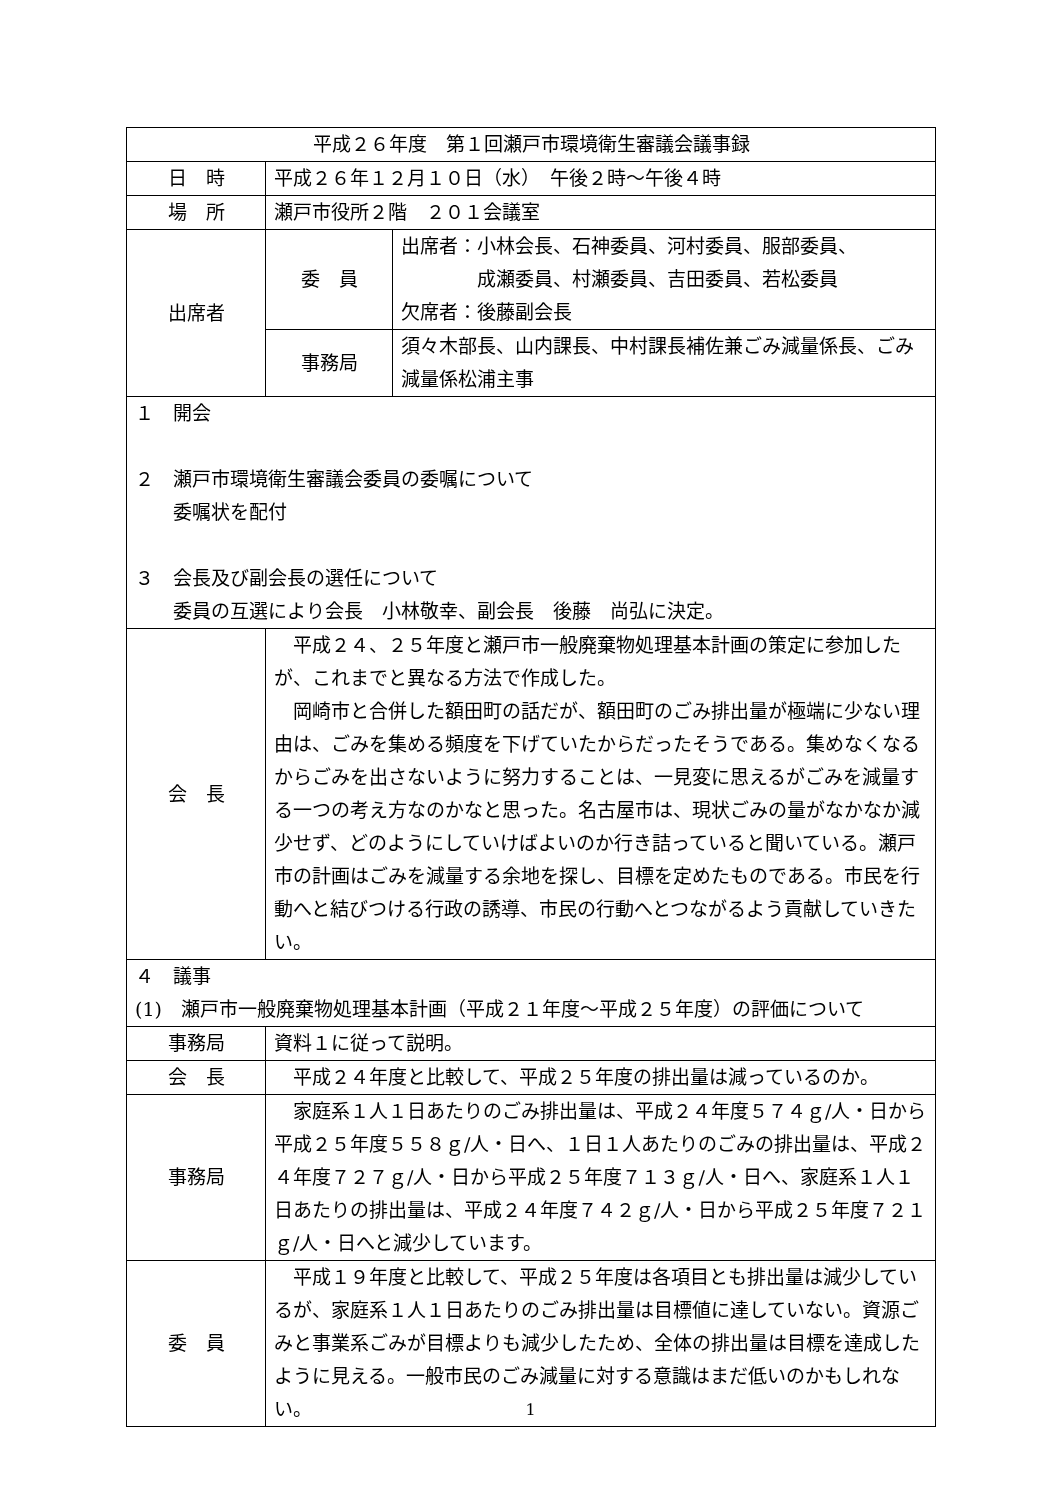| 平成２６年度 第１回瀬戸市環境衛生審議会議事録 | | |
| 日 時 | 平成２６年１２月１０日（水） 午後２時～午後４時 | |
| 場 所 | 瀬戸市役所２階 ２０１会議室 | |
| 出席者 | 委 員 | 出席者：小林会長、石神委員、河村委員、服部委員、 成瀬委員、村瀬委員、吉田委員、若松委員 欠席者：後藤副会長 |
| | 事務局 | 須々木部長、山内課長、中村課長補佐兼ごみ減量係長、ごみ減量係松浦主事 |
| １ 開会 ２ 瀬戸市環境衛生審議会委員の委嘱について 委嘱状を配付 ３ 会長及び副会長の選任について 委員の互選により会長 小林敬幸、副会長 後藤 尚弘に決定。 | | |
| 会 長 | 平成２４、２５年度と瀬戸市一般廃棄物処理基本計画の策定に参加したが、これまでと異なる方法で作成した。 岡崎市と合併した額田町の話だが、額田町のごみ排出量が極端に少ない理由は、ごみを集める頻度を下げていたからだったそうである。集めなくなるからごみを出さないように努力することは、一見変に思えるがごみを減量する一つの考え方なのかなと思った。名古屋市は、現状ごみの量がなかなか減少せず、どのようにしていけばよいのか行き詰っていると聞いている。瀬戸市の計画はごみを減量する余地を探し、目標を定めたものである。市民を行動へと結びつける行政の誘導、市民の行動へとつながるよう貢献していきたい。 | |
| ４ 議事 (1) 瀬戸市一般廃棄物処理基本計画（平成２１年度～平成２５年度）の評価について | | |
| 事務局 | 資料１に従って説明。 | |
| 会 長 | 平成２４年度と比較して、平成２５年度の排出量は減っているのか。 | |
| 事務局 | 家庭系１人１日あたりのごみ排出量は、平成２４年度５７４ｇ/人・日から平成２５年度５５８ｇ/人・日へ、１日１人あたりのごみの排出量は、平成２４年度７２７ｇ/人・日から平成２５年度７１３ｇ/人・日へ、家庭系１人１日あたりの排出量は、平成２４年度７４２ｇ/人・日から平成２５年度７２１ｇ/人・日へと減少しています。 | |
| 委 員 | 平成１９年度と比較して、平成２５年度は各項目とも排出量は減少しているが、家庭系１人１日あたりのごみ排出量は目標値に達していない。資源ごみと事業系ごみが目標よりも減少したため、全体の排出量は目標を達成したように見える。一般市民のごみ減量に対する意識はまだ低いのかもしれない。 | |
1